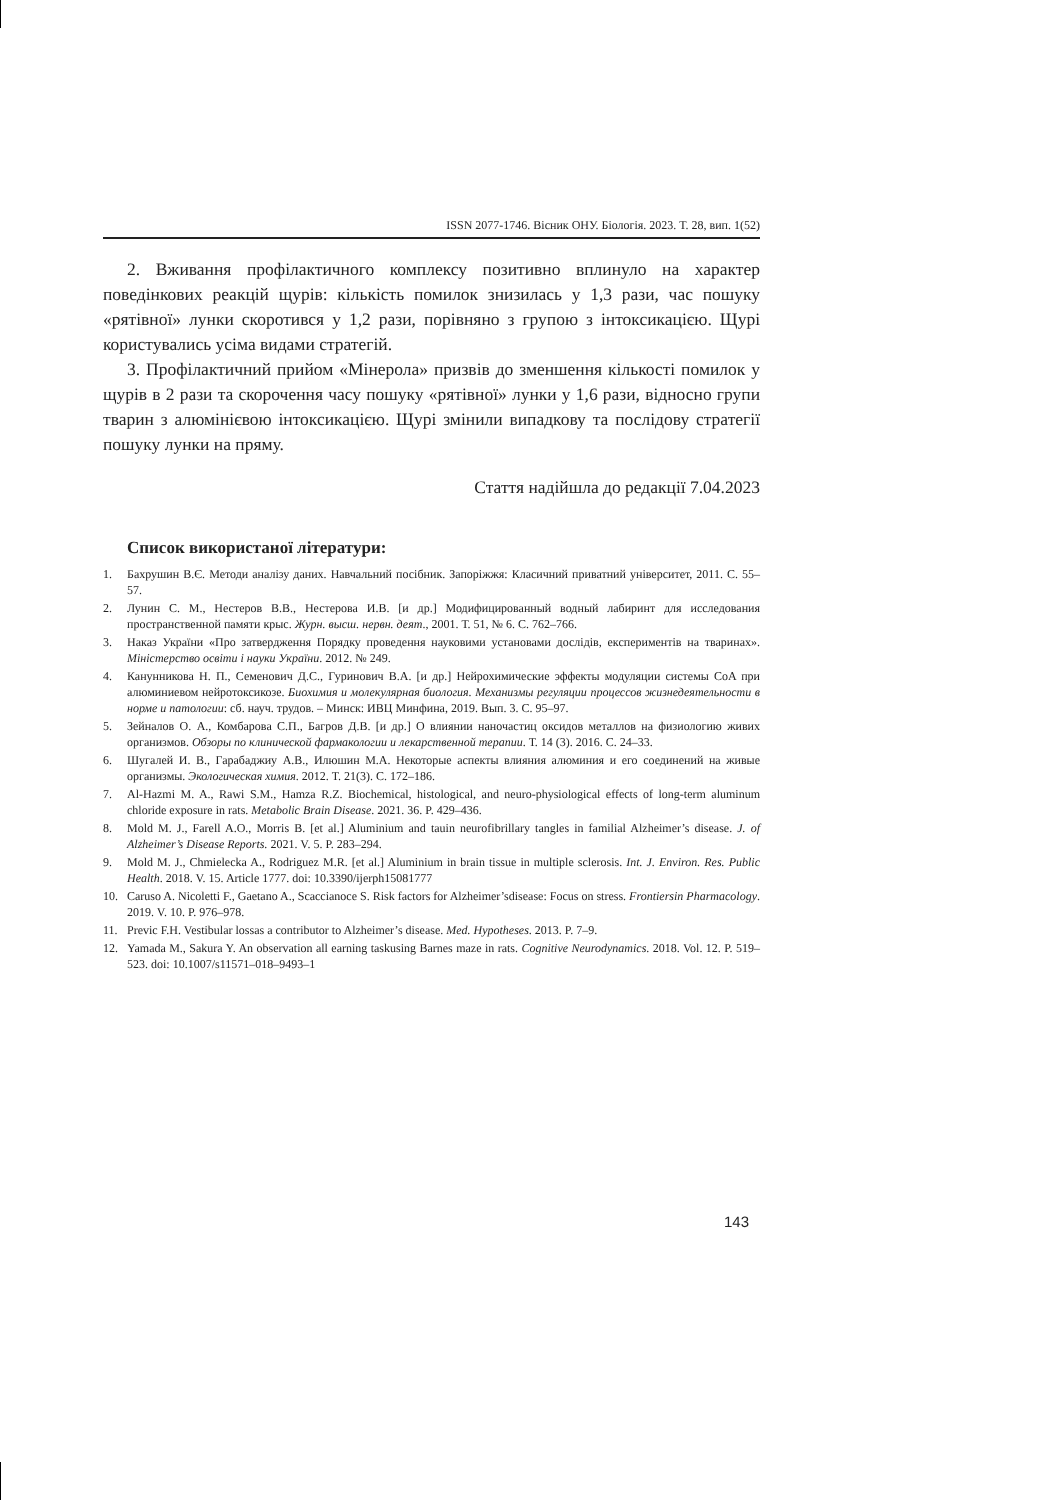ISSN 2077-1746. Вісник ОНУ. Біологія. 2023. Т. 28, вип. 1(52)
2. Вживання профілактичного комплексу позитивно вплинуло на характер поведінкових реакцій щурів: кількість помилок знизилась у 1,3 рази, час пошуку «рятівної» лунки скоротився у 1,2 рази, порівняно з групою з інтоксикацією. Щурі користувались усіма видами стратегій.
3. Профілактичний прийом «Мінерола» призвів до зменшення кількості помилок у щурів в 2 рази та скорочення часу пошуку «рятівної» лунки у 1,6 рази, відносно групи тварин з алюмінієвою інтоксикацією. Щурі змінили випадкову та послідову стратегії пошуку лунки на пряму.
Стаття надійшла до редакції 7.04.2023
Список використаної літератури:
1. Бахрушин В.Є. Методи аналізу даних. Навчальний посібник. Запоріжжя: Класичний приватний університет, 2011. С. 55–57.
2. Лунин С. М., Нестеров В.В., Нестерова И.В. [и др.] Модифицированный водный лабиринт для исследования пространственной памяти крыс. Журн. высш. нервн. деят., 2001. Т. 51, № 6. С. 762–766.
3. Наказ України «Про затвердження Порядку проведення науковими установами дослідів, експериментів на тваринах». Міністерство освіти і науки України. 2012. № 249.
4. Канунникова Н. П., Семенович Д.С., Гуринович В.А. [и др.] Нейрохимические эффекты модуляции системы CoA при алюминиевом нейротоксикозе. Биохимия и молекулярная биология. Механизмы регуляции процессов жизнедеятельности в норме и патологии: сб. науч. трудов. – Минск: ИВЦ Минфина, 2019. Вып. 3. С. 95–97.
5. Зейналов О. А., Комбарова С.П., Багров Д.В. [и др.] О влиянии наночастиц оксидов металлов на физиологию живих организмов. Обзоры по клинической фармакологии и лекарственной терапии. Т. 14 (3). 2016. С. 24–33.
6. Шугалей И. В., Гарабаджиу А.В., Илюшин М.А. Некоторые аспекты влияния алюминия и его соединений на живые организмы. Экологическая химия. 2012. Т. 21(3). С. 172–186.
7. Al-Hazmi M. A., Rawi S.M., Hamza R.Z. Biochemical, histological, and neuro-physiological effects of long-term aluminum chloride exposure in rats. Metabolic Brain Disease. 2021. 36. P. 429–436.
8. Mold M. J., Farell A.O., Morris B. [et al.] Aluminium and tauin neurofibrillary tangles in familial Alzheimer’s disease. J. of Alzheimer’s Disease Reports. 2021. V. 5. P. 283–294.
9. Mold M. J., Chmielecka A., Rodriguez M.R. [et al.] Aluminium in brain tissue in multiple sclerosis. Int. J. Environ. Res. Public Health. 2018. V. 15. Article 1777. doi: 10.3390/ijerph15081777
10. Caruso A. Nicoletti F., Gaetano A., Scaccianoce S. Risk factors for Alzheimer’sdisease: Focus on stress. Frontiersin Pharmacology. 2019. V. 10. P. 976–978.
11. Previc F.H. Vestibular lossas a contributor to Alzheimer’s disease. Med. Hypotheses. 2013. P. 7–9.
12. Yamada M., Sakura Y. An observation all earning taskusing Barnes maze in rats. Cognitive Neurodynamics. 2018. Vol. 12. P. 519–523. doi: 10.1007/s11571–018–9493–1
143